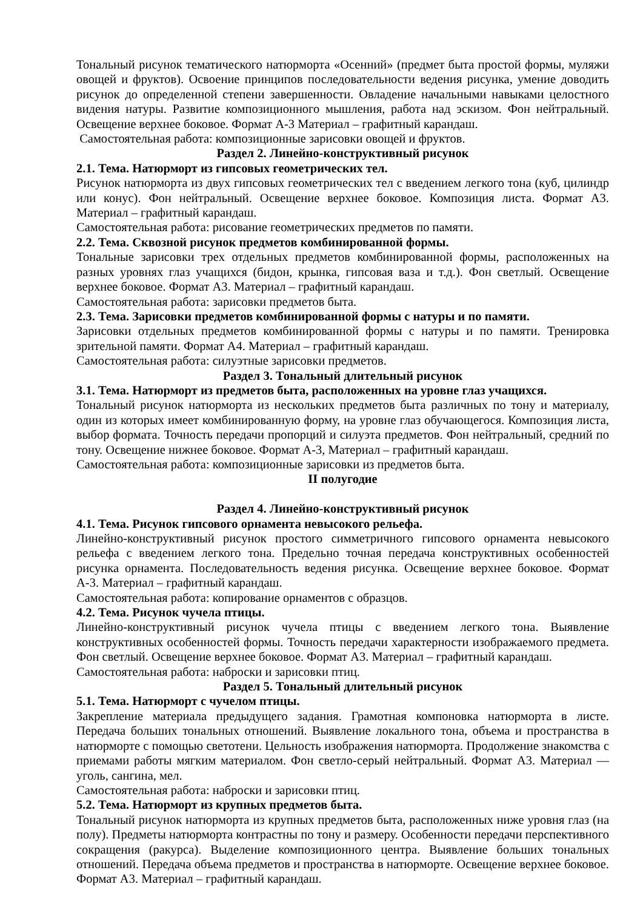Тональный рисунок тематического натюрморта «Осенний» (предмет быта простой формы, муляжи овощей и фруктов). Освоение принципов последовательности ведения рисунка, умение доводить рисунок до определенной степени завершенности. Овладение начальными навыками целостного видения натуры. Развитие композиционного мышления, работа над эскизом. Фон нейтральный. Освещение верхнее боковое. Формат А-3 Материал – графитный карандаш.
Самостоятельная работа: композиционные зарисовки овощей и фруктов.
Раздел 2. Линейно-конструктивный рисунок
2.1. Тема. Натюрморт из гипсовых геометрических тел.
Рисунок натюрморта из двух гипсовых геометрических тел с введением легкого тона (куб, цилиндр или конус). Фон нейтральный. Освещение верхнее боковое. Композиция листа. Формат А3. Материал – графитный карандаш.
Самостоятельная работа: рисование геометрических предметов по памяти.
2.2. Тема. Сквозной рисунок предметов комбинированной формы.
Тональные зарисовки трех отдельных предметов комбинированной формы, расположенных на разных уровнях глаз учащихся (бидон, крынка, гипсовая ваза и т.д.). Фон светлый. Освещение верхнее боковое. Формат А3. Материал – графитный карандаш.
Самостоятельная работа: зарисовки предметов быта.
2.3. Тема. Зарисовки предметов комбинированной формы с натуры и по памяти.
Зарисовки отдельных предметов комбинированной формы с натуры и по памяти. Тренировка зрительной памяти. Формат А4. Материал – графитный карандаш.
Самостоятельная работа: силуэтные зарисовки предметов.
Раздел 3. Тональный длительный рисунок
3.1. Тема. Натюрморт из предметов быта, расположенных на уровне глаз учащихся.
Тональный рисунок натюрморта из нескольких предметов быта различных по тону и материалу, один из которых имеет комбинированную форму, на уровне глаз обучающегося. Композиция листа, выбор формата. Точность передачи пропорций и силуэта предметов. Фон нейтральный, средний по тону. Освещение нижнее боковое. Формат А-3, Материал – графитный карандаш.
Самостоятельная работа: композиционные зарисовки из предметов быта.
II полугодие
Раздел 4. Линейно-конструктивный рисунок
4.1. Тема. Рисунок гипсового орнамента невысокого рельефа.
Линейно-конструктивный рисунок простого симметричного гипсового орнамента невысокого рельефа с введением легкого тона. Предельно точная передача конструктивных особенностей рисунка орнамента. Последовательность ведения рисунка. Освещение верхнее боковое. Формат А-3. Материал – графитный карандаш.
Самостоятельная работа: копирование орнаментов с образцов.
4.2. Тема. Рисунок чучела птицы.
Линейно-конструктивный рисунок чучела птицы с введением легкого тона. Выявление конструктивных особенностей формы. Точность передачи характерности изображаемого предмета. Фон светлый. Освещение верхнее боковое. Формат А3. Материал – графитный карандаш.
Самостоятельная работа: наброски и зарисовки птиц.
Раздел 5. Тональный длительный рисунок
5.1. Тема. Натюрморт с чучелом птицы.
Закрепление материала предыдущего задания. Грамотная компоновка натюрморта в листе. Передача больших тональных отношений. Выявление локального тона, объема и пространства в натюрморте с помощью светотени. Цельность изображения натюрморта. Продолжение знакомства с приемами работы мягким материалом. Фон светло-серый нейтральный. Формат А3. Материал — уголь, сангина, мел.
Самостоятельная работа: наброски и зарисовки птиц.
5.2. Тема. Натюрморт из крупных предметов быта.
Тональный рисунок натюрморта из крупных предметов быта, расположенных ниже уровня глаз (на полу). Предметы натюрморта контрастны по тону и размеру. Особенности передачи перспективного сокращения (ракурса). Выделение композиционного центра. Выявление больших тональных отношений. Передача объема предметов и пространства в натюрморте. Освещение верхнее боковое. Формат А3. Материал – графитный карандаш.